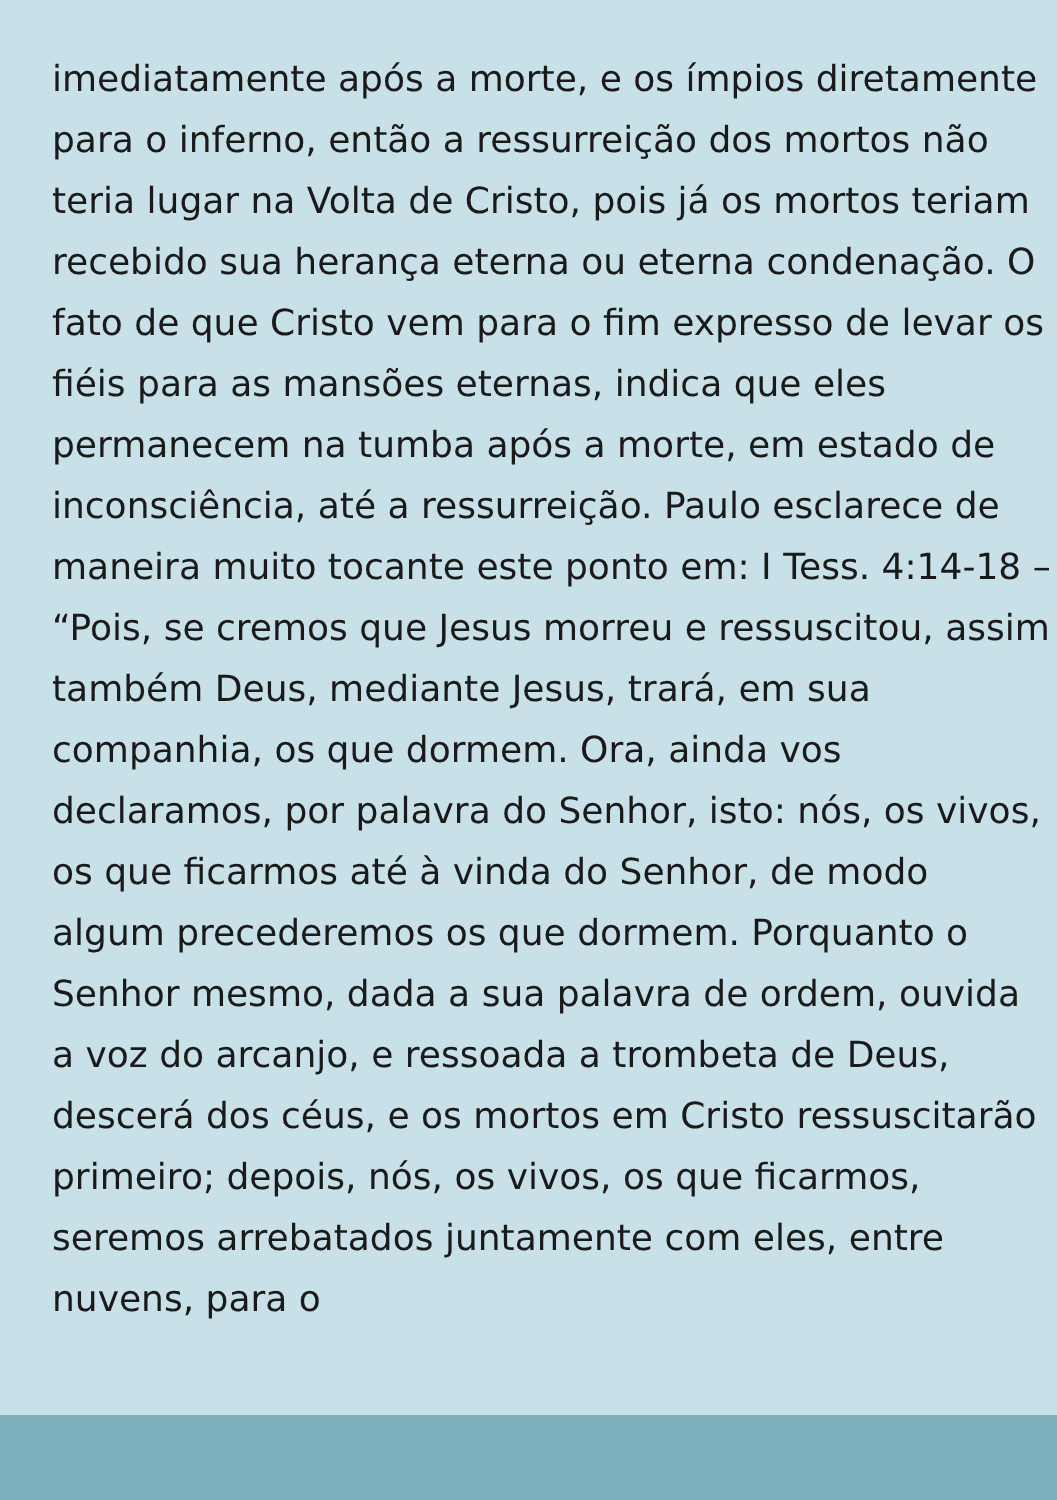imediatamente após a morte, e os ímpios diretamente para o inferno, então a ressurreição dos mortos não teria lugar na Volta de Cristo, pois já os mortos teriam recebido sua herança eterna ou eterna condenação. O fato de que Cristo vem para o fim expresso de levar os fiéis para as mansões eternas, indica que eles permanecem na tumba após a morte, em estado de inconsciência, até a ressurreição. Paulo esclarece de maneira muito tocante este ponto em: I Tess. 4:14-18 – “Pois, se cremos que Jesus morreu e ressuscitou, assim também Deus, mediante Jesus, trará, em sua companhia, os que dormem. Ora, ainda vos declaramos, por palavra do Senhor, isto: nós, os vivos, os que ficarmos até à vinda do Senhor, de modo algum precederemos os que dormem. Porquanto o Senhor mesmo, dada a sua palavra de ordem, ouvida a voz do arcanjo, e ressoada a trombeta de Deus, descerá dos céus, e os mortos em Cristo ressuscitarão primeiro; depois, nós, os vivos, os que ficarmos, seremos arrebatados juntamente com eles, entre nuvens, para o